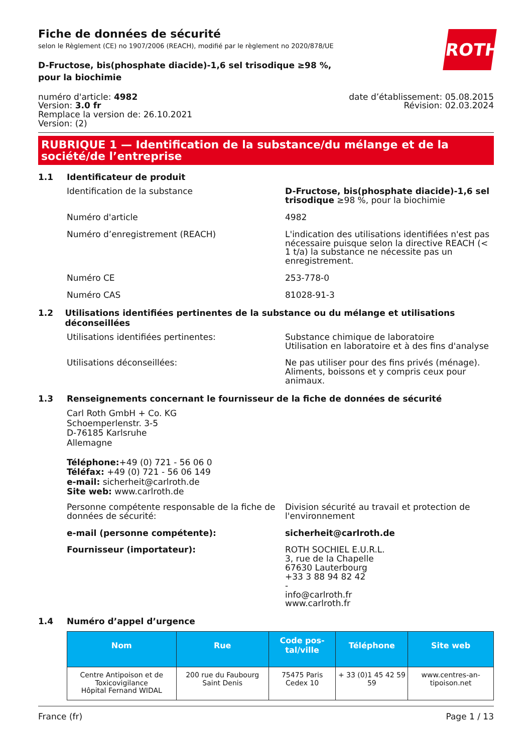Fiche de données de sécurité
selon le Règlement (CE) no 1907/2006 (REACH), modifié par le règlement no 2020/878/UE
ROTH
D-Fructose, bis(phosphate diacide)-1,6 sel trisodique ≥98 %, pour la biochimie
numéro d'article: 4982
Version: 3.0 fr
Remplace la version de: 26.10.2021
Version: (2)
date d’établissement: 05.08.2015
Révision: 02.03.2024
RUBRIQUE 1 — Identification de la substance/du mélange et de la société/de l’entreprise
1.1 Identificateur de produit
Identification de la substance D-Fructose, bis(phosphate diacide)-1,6 sel tri­sodique ≥98 %, pour la biochimie
Numéro d'article 4982
Numéro d’enregistrement (REACH) L'indication des utilisations identifiées n'est pas nécessaire puisque selon la directive REACH (< 1 t/a) la substance ne nécessite pas un enregistre­ment.
Numéro CE 253-778-0
Numéro CAS 81028-91-3
1.2 Utilisations identifiées pertinentes de la substance ou du mélange et utilisations déconseillées
Utilisations identifiées pertinentes: Substance chimique de laboratoire
Utilisation en laboratoire et à des fins d'analyse
Utilisations déconseillées: Ne pas utiliser pour des fins privés (ménage). Ali­ments, boissons et y compris ceux pour animaux.
1.3 Renseignements concernant le fournisseur de la fiche de données de sécurité
Carl Roth GmbH + Co. KG
Schoemperlenstr. 3-5
D-76185 Karlsruhe
Allemagne
Téléphone:+49 (0) 721 - 56 06 0
Téléfax: +49 (0) 721 - 56 06 149
e-mail: sicherheit@carlroth.de
Site web: www.carlroth.de
Personne compétente responsable de la fiche de données de sécurité:
Division sécurité au travail et protection de l'envi­ronnement
e-mail (personne compétente): sicherheit@carlroth.de
Fournisseur (importateur): ROTH SOCHIEL E.U.R.L.
3, rue de la Chapelle
67630 Lauterbourg
+33 3 88 94 82 42
-
info@carlroth.fr
www.carlroth.fr
1.4 Numéro d’appel d’urgence
| Nom | Rue | Code pos­tal/ville | Téléphone | Site web |
| --- | --- | --- | --- | --- |
| Centre Antipoison et de Toxicovi­gilance Hôpital Fernand WIDAL | 200 rue du Faubourg Saint Denis | 75475 Paris Cedex 10 | + 33 (0)1 45 42 59 59 | www.centres-an­tipoison.net |
France (fr) Page 1 / 13